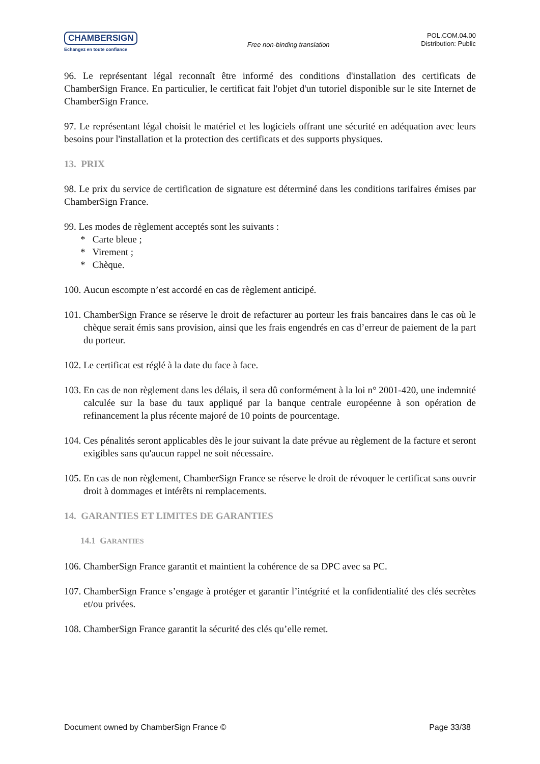CHAMBERSIGN
Echangez en toute confiance
Free non-binding translation
POL.COM.04.00
Distribution: Public
96. Le représentant légal reconnaît être informé des conditions d'installation des certificats de ChamberSign France. En particulier, le certificat fait l'objet d'un tutoriel disponible sur le site Internet de ChamberSign France.
97. Le représentant légal choisit le matériel et les logiciels offrant une sécurité en adéquation avec leurs besoins pour l'installation et la protection des certificats et des supports physiques.
13. PRIX
98. Le prix du service de certification de signature est déterminé dans les conditions tarifaires émises par ChamberSign France.
99. Les modes de règlement acceptés sont les suivants :
* Carte bleue ;
* Virement ;
* Chèque.
100. Aucun escompte n’est accordé en cas de règlement anticipé.
101. ChamberSign France se réserve le droit de refacturer au porteur les frais bancaires dans le cas où le chèque serait émis sans provision, ainsi que les frais engendrés en cas d’erreur de paiement de la part du porteur.
102. Le certificat est réglé à la date du face à face.
103. En cas de non règlement dans les délais, il sera dû conformément à la loi n° 2001-420, une indemnité calculée sur la base du taux appliqué par la banque centrale européenne à son opération de refinancement la plus récente majoré de 10 points de pourcentage.
104. Ces pénalités seront applicables dès le jour suivant la date prévue au règlement de la facture et seront exigibles sans qu'aucun rappel ne soit nécessaire.
105. En cas de non règlement, ChamberSign France se réserve le droit de révoquer le certificat sans ouvrir droit à dommages et intérêts ni remplacements.
14. GARANTIES ET LIMITES DE GARANTIES
14.1 GARANTIES
106. ChamberSign France garantit et maintient la cohérence de sa DPC avec sa PC.
107. ChamberSign France s’engage à protéger et garantir l’intégrité et la confidentialité des clés secrètes et/ou privées.
108. ChamberSign France garantit la sécurité des clés qu’elle remet.
Document owned by ChamberSign France © Page 33/38